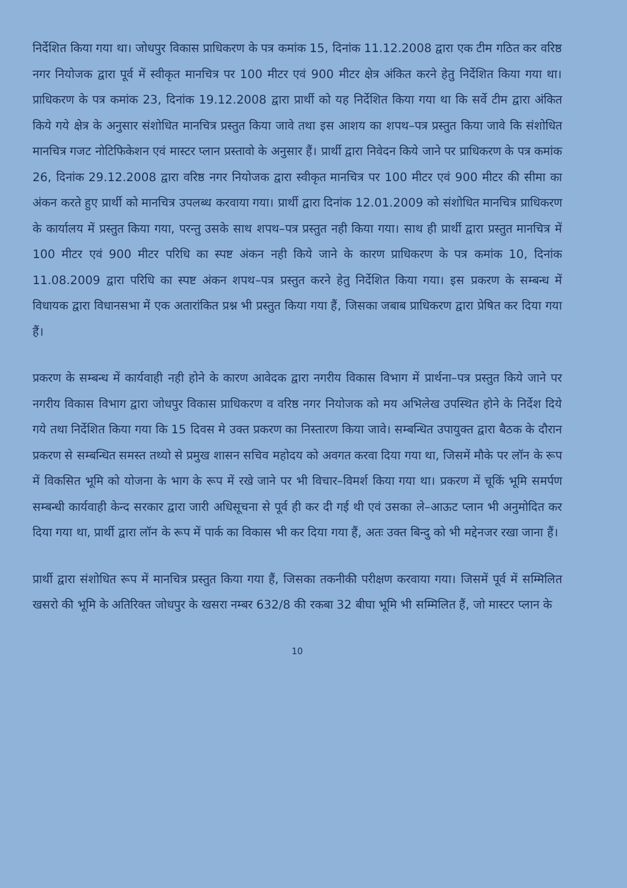निर्देशित किया गया था। जोधपुर विकास प्राधिकरण के पत्र कमांक 15, दिनांक 11.12.2008 द्वारा एक टीम गठित कर वरिष्ठ नगर नियोजक द्वारा पूर्व में स्वीकृत मानचित्र पर 100 मीटर एवं 900 मीटर क्षेत्र अंकित करने हेतु निर्देशित किया गया था। प्राधिकरण के पत्र कमांक 23, दिनांक 19.12.2008 द्वारा प्रार्थी को यह निर्देशित किया गया था कि सर्वे टीम द्वारा अंकित किये गये क्षेत्र के अनुसार संशोधित मानचित्र प्रस्तुत किया जावे तथा इस आशय का शपथ–पत्र प्रस्तुत किया जावे कि संशोधित मानचित्र गजट नोटिफिकेशन एवं मास्टर प्लान प्रस्तावो के अनुसार हैं। प्रार्थी द्वारा निवेदन किये जाने पर प्राधिकरण के पत्र कमांक 26, दिनांक 29.12.2008 द्वारा वरिष्ठ नगर नियोजक द्वारा स्वीकृत मानचित्र पर 100 मीटर एवं 900 मीटर की सीमा का अंकन करते हुए प्रार्थी को मानचित्र उपलब्ध करवाया गया। प्रार्थी द्वारा दिनांक 12.01.2009 को संशोधित मानचित्र प्राधिकरण के कार्यालय में प्रस्तुत किया गया, परन्तु उसके साथ शपथ–पत्र प्रस्तुत नही किया गया। साथ ही प्रार्थी द्वारा प्रस्तुत मानचित्र में 100 मीटर एवं 900 मीटर परिधि का स्पष्ट अंकन नही किये जाने के कारण प्राधिकरण के पत्र कमांक 10, दिनांक 11.08.2009 द्वारा परिधि का स्पष्ट अंकन शपथ–पत्र प्रस्तुत करने हेतु निर्देशित किया गया। इस प्रकरण के सम्बन्ध में विधायक द्वारा विधानसभा में एक अतारांकित प्रश्न भी प्रस्तुत किया गया हैं, जिसका जबाब प्राधिकरण द्वारा प्रेषित कर दिया गया हैं।
प्रकरण के सम्बन्ध में कार्यवाही नही होने के कारण आवेदक द्वारा नगरीय विकास विभाग में प्रार्थना–पत्र प्रस्तुत किये जाने पर नगरीय विकास विभाग द्वारा जोधपुर विकास प्राधिकरण व वरिष्ठ नगर नियोजक को मय अभिलेख उपस्थित होने के निर्देश दिये गये तथा निर्देशित किया गया कि 15 दिवस मे उक्त प्रकरण का निस्तारण किया जावे। सम्बन्धित उपायुक्त द्वारा बैठक के दौरान प्रकरण से सम्बन्धित समस्त तथ्यो से प्रमुख शासन सचिव महोदय को अवगत करवा दिया गया था, जिसमें मौके पर लॉन के रूप में विकसित भूमि को योजना के भाग के रूप में रखे जाने पर भी विचार–विमर्श किया गया था। प्रकरण में चूकिं भूमि समर्पण सम्बन्धी कार्यवाही केन्द सरकार द्वारा जारी अधिसूचना से पूर्व ही कर दी गई थी एवं उसका ले–आऊट प्लान भी अनुमोदित कर दिया गया था, प्रार्थी द्वारा लॉन के रूप में पार्क का विकास भी कर दिया गया हैं, अतः उक्त बिन्दु को भी मद्देनजर रखा जाना हैं।
प्रार्थी द्वारा संशोधित रूप में मानचित्र प्रस्तुत किया गया हैं, जिसका तकनीकी परीक्षण करवाया गया। जिसमें पूर्व में सम्मिलित खसरो की भूमि के अतिरिक्त जोधपुर के खसरा नम्बर 632/8 की रकबा 32 बीघा भूमि भी सम्मिलित हैं, जो मास्टर प्लान के
10